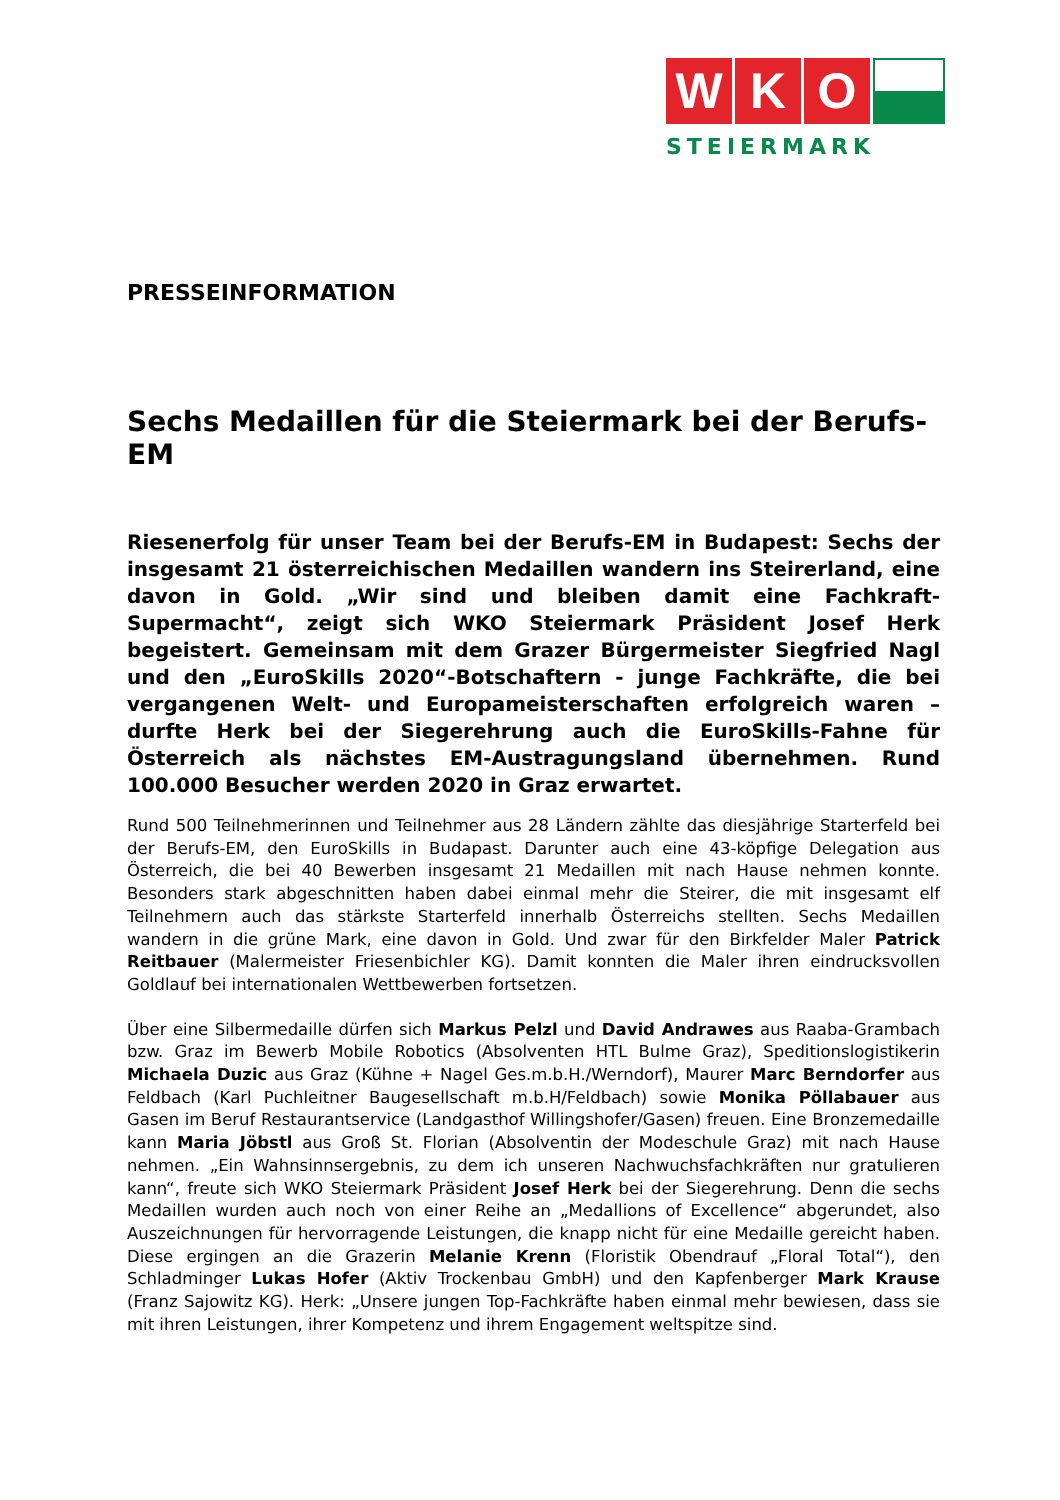W K O
STEIERMARK
PRESSEINFORMATION
Sechs Medaillen für die Steiermark bei der Berufs-EM
Riesenerfolg für unser Team bei der Berufs-EM in Budapest: Sechs der insgesamt 21 österreichischen Medaillen wandern ins Steirerland, eine davon in Gold. „Wir sind und bleiben damit eine Fachkraft-Supermacht“, zeigt sich WKO Steiermark Präsident Josef Herk begeistert. Gemeinsam mit dem Grazer Bürgermeister Siegfried Nagl und den „EuroSkills 2020“-Botschaftern - junge Fachkräfte, die bei vergangenen Welt- und Europameisterschaften erfolgreich waren – durfte Herk bei der Siegerehrung auch die EuroSkills-Fahne für Österreich als nächstes EM-Austragungsland übernehmen. Rund 100.000 Besucher werden 2020 in Graz erwartet.
Rund 500 Teilnehmerinnen und Teilnehmer aus 28 Ländern zählte das diesjährige Starterfeld bei der Berufs-EM, den EuroSkills in Budapast. Darunter auch eine 43-köpfige Delegation aus Österreich, die bei 40 Bewerben insgesamt 21 Medaillen mit nach Hause nehmen konnte. Besonders stark abgeschnitten haben dabei einmal mehr die Steirer, die mit insgesamt elf Teilnehmern auch das stärkste Starterfeld innerhalb Österreichs stellten. Sechs Medaillen wandern in die grüne Mark, eine davon in Gold. Und zwar für den Birkfelder Maler Patrick Reitbauer (Malermeister Friesenbichler KG). Damit konnten die Maler ihren eindrucksvollen Goldlauf bei internationalen Wettbewerben fortsetzen.
Über eine Silbermedaille dürfen sich Markus Pelzl und David Andrawes aus Raaba-Grambach bzw. Graz im Bewerb Mobile Robotics (Absolventen HTL Bulme Graz), Speditionslogistikerin Michaela Duzic aus Graz (Kühne + Nagel Ges.m.b.H./Werndorf), Maurer Marc Berndorfer aus Feldbach (Karl Puchleitner Baugesellschaft m.b.H/Feldbach) sowie Monika Pöllabauer aus Gasen im Beruf Restaurantservice (Landgasthof Willingshofer/Gasen) freuen. Eine Bronzemedaille kann Maria Jöbstl aus Groß St. Florian (Absolventin der Modeschule Graz) mit nach Hause nehmen. „Ein Wahnsinnsergebnis, zu dem ich unseren Nachwuchsfachkräften nur gratulieren kann“, freute sich WKO Steiermark Präsident Josef Herk bei der Siegerehrung. Denn die sechs Medaillen wurden auch noch von einer Reihe an „Medallions of Excellence“ abgerundet, also Auszeichnungen für hervorragende Leistungen, die knapp nicht für eine Medaille gereicht haben. Diese ergingen an die Grazerin Melanie Krenn (Floristik Obendrauf „Floral Total“), den Schladminger Lukas Hofer (Aktiv Trockenbau GmbH) und den Kapfenberger Mark Krause (Franz Sajowitz KG). Herk: „Unsere jungen Top-Fachkräfte haben einmal mehr bewiesen, dass sie mit ihren Leistungen, ihrer Kompetenz und ihrem Engagement weltspitze sind.